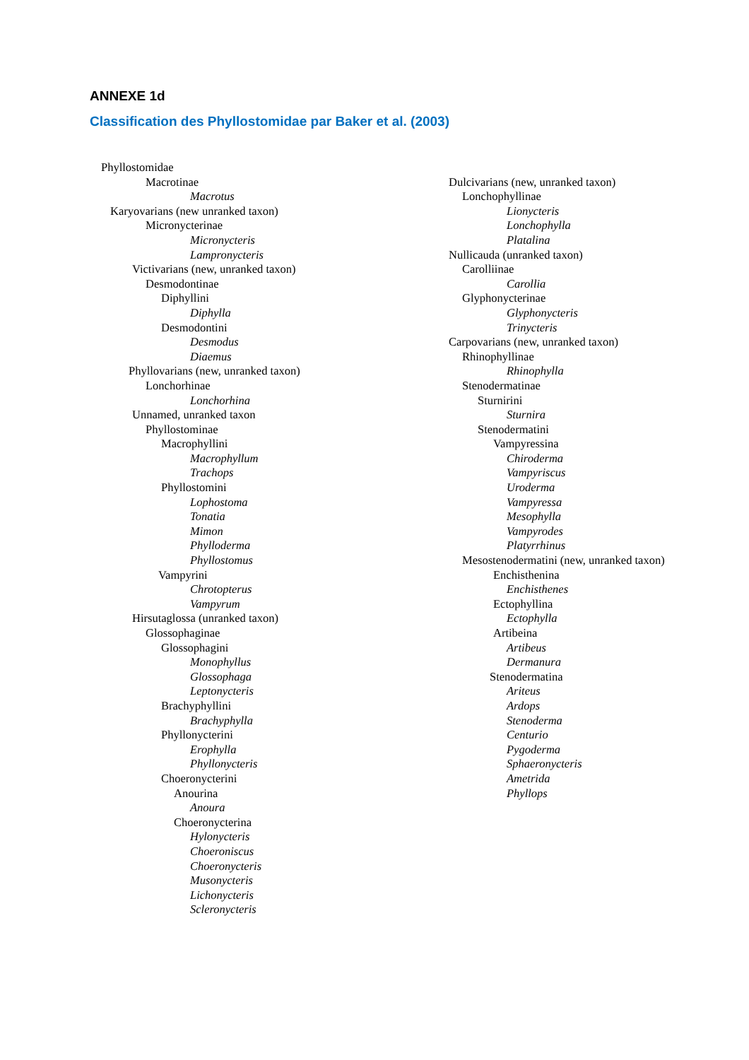ANNEXE 1d
Classification des Phyllostomidae par Baker et al. (2003)
Phyllostomidae
Macrotinae
Macrotus
Karyovarians (new unranked taxon)
Micronycterinae
Micronycteris
Lampronycteris
Victivarians (new, unranked taxon)
Desmodontinae
Diphyllini
Diphylla
Desmodontini
Desmodus
Diaemus
Phyllovarians (new, unranked taxon)
Lonchorhinae
Lonchorhina
Unnamed, unranked taxon
Phyllostominae
Macrophyllini
Macrophyllum
Trachops
Phyllostomini
Lophostoma
Tonatia
Mimon
Phylloderma
Phyllostomus
Vampyrini
Chrotopterus
Vampyrum
Hirsutaglossa (unranked taxon)
Glossophaginae
Glossophagini
Monophyllus
Glossophaga
Leptonycteris
Brachyphyllini
Brachyphylla
Phyllonycterini
Erophylla
Phyllonycteris
Choeronycterini
Anourina
Anoura
Choeronycterina
Hylonycteris
Choeroniscus
Choeronycteris
Musonycteris
Lichonycteris
Scleronycteris
Dulcivarians (new, unranked taxon)
Lonchophyllinae
Lionycteris
Lonchophylla
Platalina
Nullicauda (unranked taxon)
Carolliinae
Carollia
Glyphonycterinae
Glyphonycteris
Trinycteris
Carpovarians (new, unranked taxon)
Rhinophyllinae
Rhinophylla
Stenodermatinae
Sturnirini
Sturnira
Stenodermatini
Vampyressina
Chiroderma
Vampyriscus
Uroderma
Vampyressa
Mesophylla
Vampyrodes
Platyrrhinus
Mesostenodermatini (new, unranked taxon)
Enchisthenina
Enchisthenes
Ectophyllina
Ectophylla
Artibeina
Artibeus
Dermanura
Stenodermatina
Ariteus
Ardops
Stenoderma
Centurio
Pygoderma
Sphaeronycteris
Ametrida
Phyllops